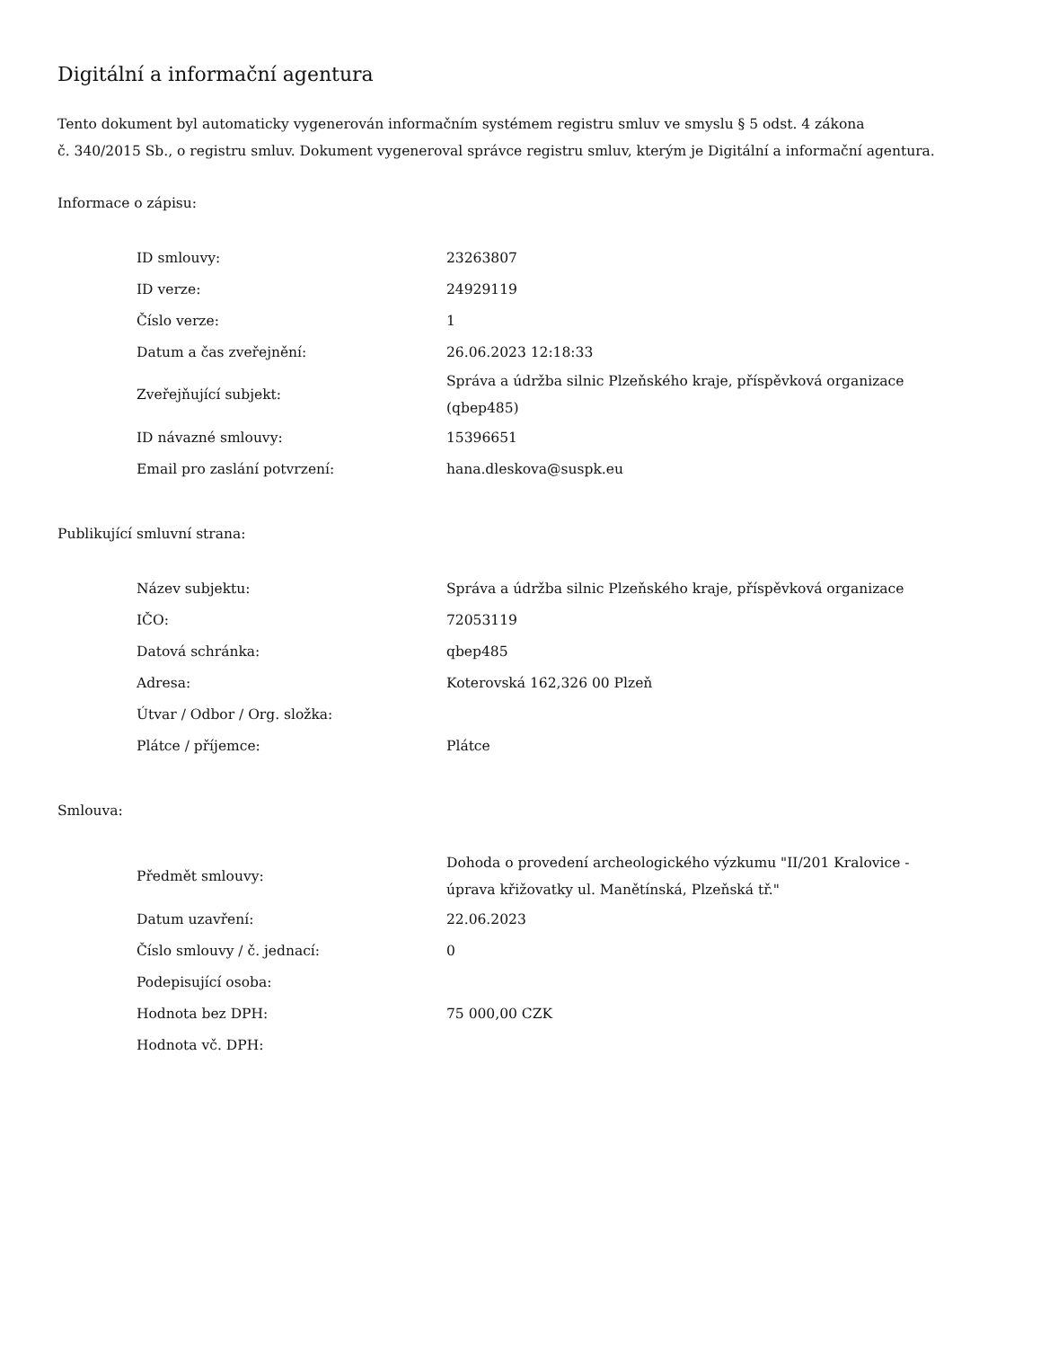Digitální a informační agentura
Tento dokument byl automaticky vygenerován informačním systémem registru smluv ve smyslu § 5 odst. 4 zákona
č. 340/2015 Sb., o registru smluv. Dokument vygeneroval správce registru smluv, kterým je Digitální a informační agentura.
Informace o zápisu:
| ID smlouvy: | 23263807 |
| ID verze: | 24929119 |
| Číslo verze: | 1 |
| Datum a čas zveřejnění: | 26.06.2023 12:18:33 |
| Zveřejňující subjekt: | Správa a údržba silnic Plzeňského kraje, příspěvková organizace (qbep485) |
| ID návazné smlouvy: | 15396651 |
| Email pro zaslání potvrzení: | hana.dleskova@suspk.eu |
Publikující smluvní strana:
| Název subjektu: | Správa a údržba silnic Plzeňského kraje, příspěvková organizace |
| IČO: | 72053119 |
| Datová schránka: | qbep485 |
| Adresa: | Koterovská 162,326 00 Plzeň |
| Útvar / Odbor / Org. složka: | |
| Plátce / příjemce: | Plátce |
Smlouva:
| Předmět smlouvy: | Dohoda o provedení archeologického výzkumu "II/201 Kralovice - úprava křižovatky ul. Manětínská, Plzeňská tř." |
| Datum uzavření: | 22.06.2023 |
| Číslo smlouvy / č. jednací: | 0 |
| Podepisující osoba: | |
| Hodnota bez DPH: | 75 000,00 CZK |
| Hodnota vč. DPH: | |